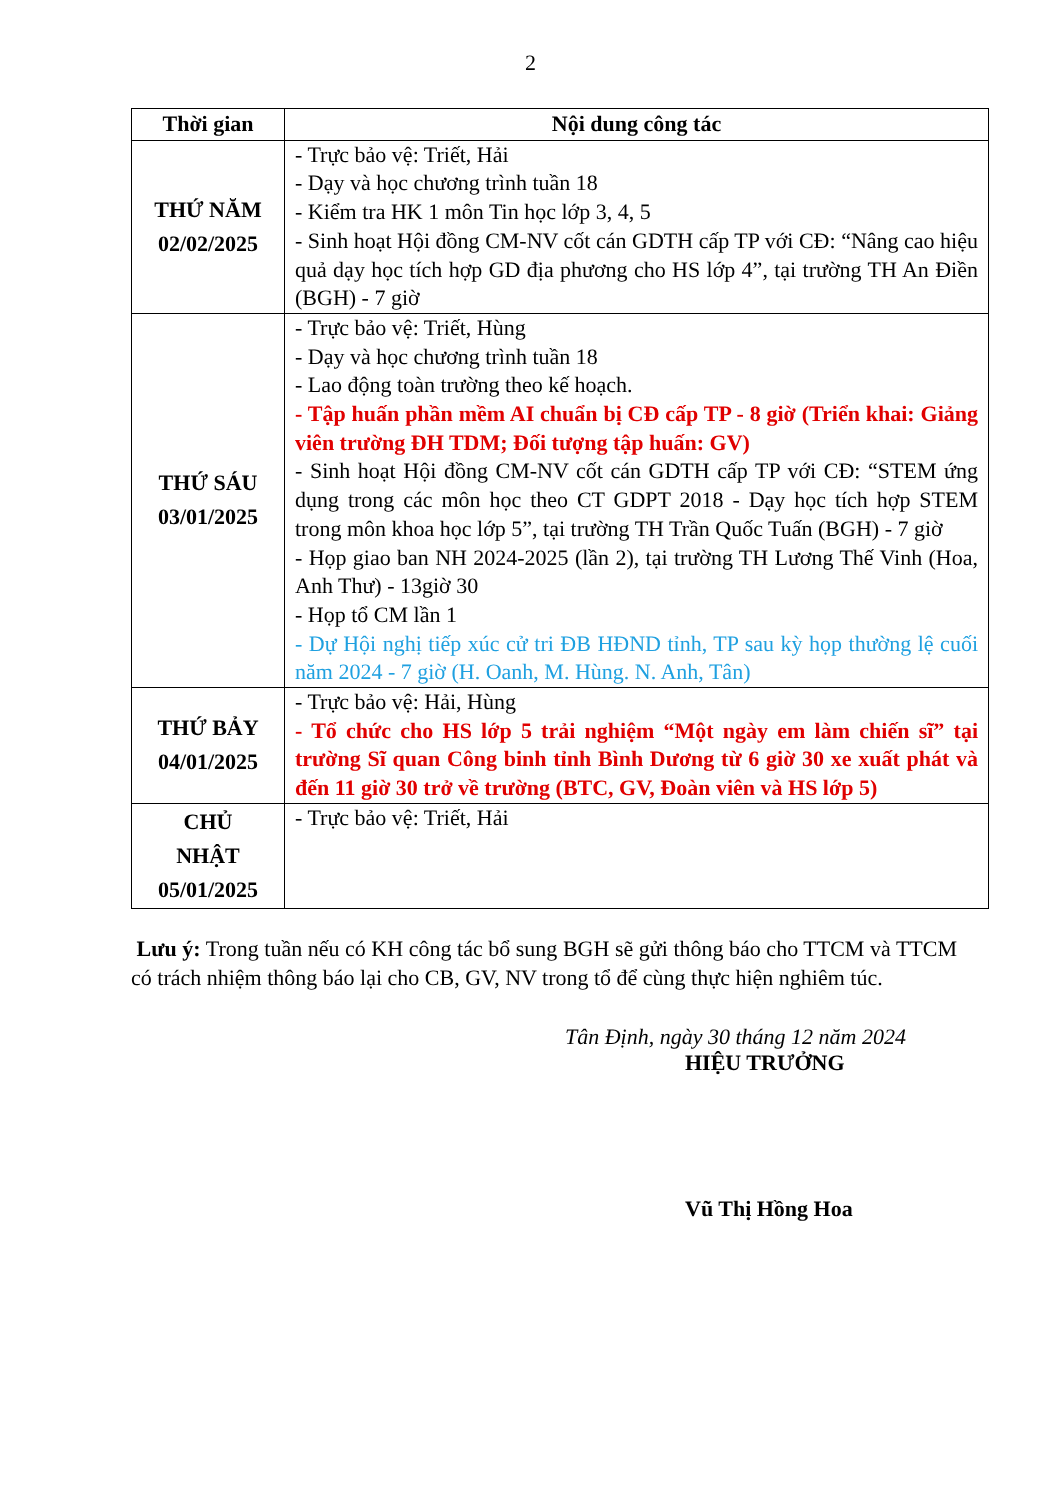2
| Thời gian | Nội dung công tác |
| --- | --- |
| THỨ NĂM 02/02/2025 | - Trực bảo vệ: Triết, Hải - Dạy và học chương trình tuần 18 - Kiểm tra HK 1 môn Tin học lớp 3, 4, 5 - Sinh hoạt Hội đồng CM-NV cốt cán GDTH cấp TP với CĐ: “Nâng cao hiệu quả dạy học tích hợp GD địa phương cho HS lớp 4”, tại trường TH An Điền (BGH) - 7 giờ |
| THỨ SÁU 03/01/2025 | - Trực bảo vệ: Triết, Hùng - Dạy và học chương trình tuần 18 - Lao động toàn trường theo kế hoạch. - Tập huấn phần mềm AI chuẩn bị CĐ cấp TP - 8 giờ (Triển khai: Giảng viên trường ĐH TDM; Đối tượng tập huấn: GV) - Sinh hoạt Hội đồng CM-NV cốt cán GDTH cấp TP với CĐ: “STEM ứng dụng trong các môn học theo CT GDPT 2018 - Dạy học tích hợp STEM trong môn khoa học lớp 5”, tại trường TH Trần Quốc Tuấn (BGH) - 7 giờ - Họp giao ban NH 2024-2025 (lần 2), tại trường TH Lương Thế Vinh (Hoa, Anh Thư) - 13giờ 30 - Họp tổ CM lần 1 - Dự Hội nghị tiếp xúc cử tri ĐB HĐND tỉnh, TP sau kỳ họp thường lệ cuối năm 2024 - 7 giờ (H. Oanh, M. Hùng. N. Anh, Tân) |
| THỨ BẢY 04/01/2025 | - Trực bảo vệ: Hải, Hùng - Tổ chức cho HS lớp 5 trải nghiệm “Một ngày em làm chiến sĩ” tại trường Sĩ quan Công binh tỉnh Bình Dương từ 6 giờ 30 xe xuất phát và đến 11 giờ 30 trở về trường (BTC, GV, Đoàn viên và HS lớp 5) |
| CHỦ NHẬT 05/01/2025 | - Trực bảo vệ: Triết, Hải |
Lưu ý: Trong tuần nếu có KH công tác bổ sung BGH sẽ gửi thông báo cho TTCM và TTCM có trách nhiệm thông báo lại cho CB, GV, NV trong tổ để cùng thực hiện nghiêm túc.
Tân Định, ngày 30 tháng 12 năm 2024
HIỆU TRƯỞNG
Vũ Thị Hồng Hoa